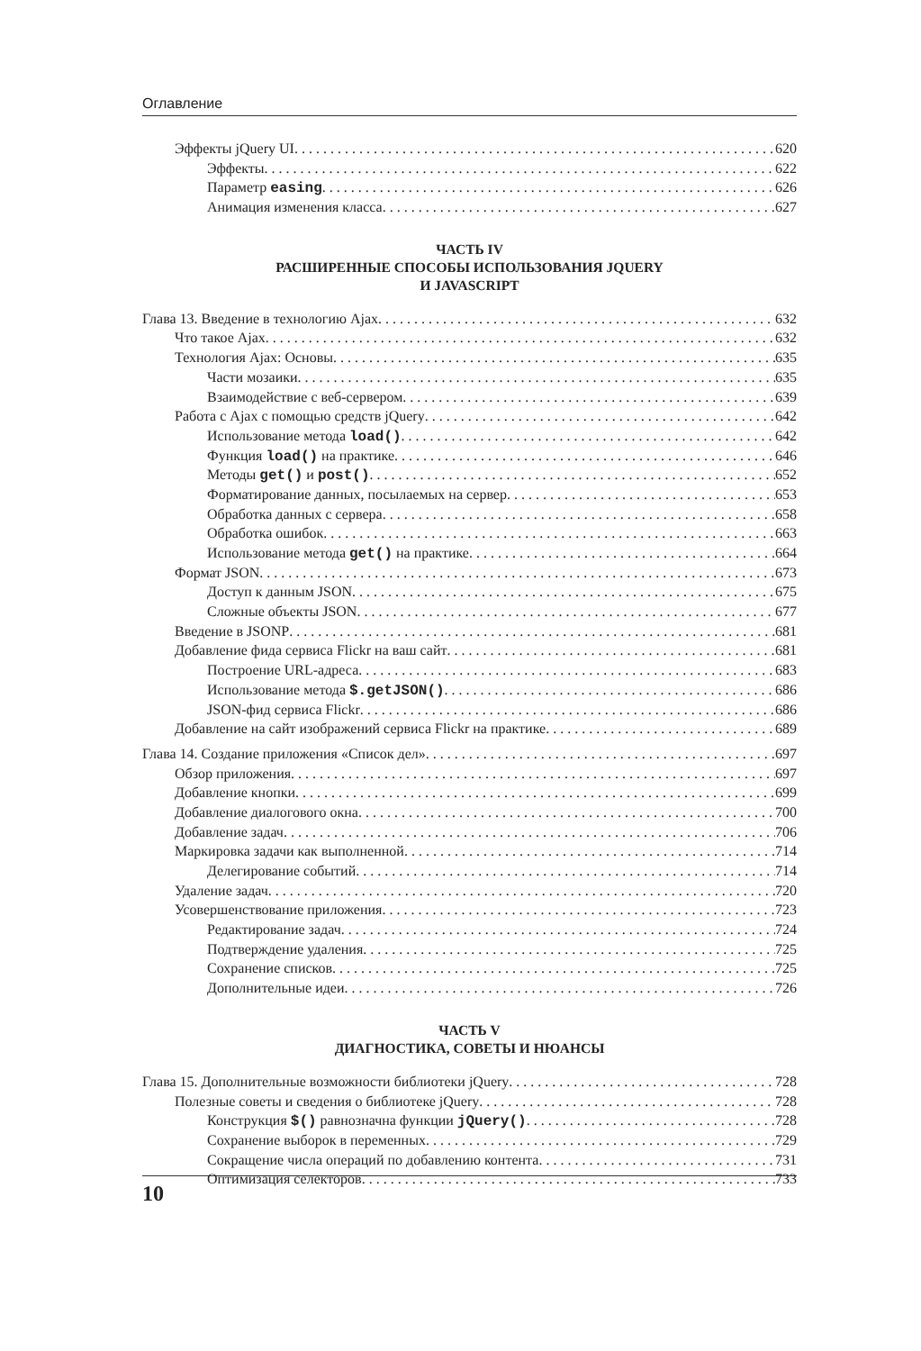Оглавление
Эффекты jQuery UI 620
Эффекты 622
Параметр easing 626
Анимация изменения класса 627
ЧАСТЬ IV
РАСШИРЕННЫЕ СПОСОБЫ ИСПОЛЬЗОВАНИЯ JQUERY
И JAVASCRIPT
Глава 13. Введение в технологию Ajax 632
Что такое Ajax 632
Технология Ajax: Основы 635
Части мозаики 635
Взаимодействие с веб-сервером 639
Работа с Ajax с помощью средств jQuery 642
Использование метода load() 642
Функция load() на практике 646
Методы get() и post() 652
Форматирование данных, посылаемых на сервер 653
Обработка данных с сервера 658
Обработка ошибок 663
Использование метода get() на практике 664
Формат JSON 673
Доступ к данным JSON 675
Сложные объекты JSON 677
Введение в JSONP 681
Добавление фида сервиса Flickr на ваш сайт 681
Построение URL-адреса 683
Использование метода $.getJSON() 686
JSON-фид сервиса Flickr 686
Добавление на сайт изображений сервиса Flickr на практике 689
Глава 14. Создание приложения «Список дел» 697
Обзор приложения 697
Добавление кнопки 699
Добавление диалогового окна 700
Добавление задач 706
Маркировка задачи как выполненной 714
Делегирование событий 714
Удаление задач 720
Усовершенствование приложения 723
Редактирование задач 724
Подтверждение удаления 725
Сохранение списков 725
Дополнительные идеи 726
ЧАСТЬ V
ДИАГНОСТИКА, СОВЕТЫ И НЮАНСЫ
Глава 15. Дополнительные возможности библиотеки jQuery 728
Полезные советы и сведения о библиотеке jQuery 728
Конструкция $() равнозначна функции jQuery() 728
Сохранение выборок в переменных 729
Сокращение числа операций по добавлению контента 731
Оптимизация селекторов 733
10